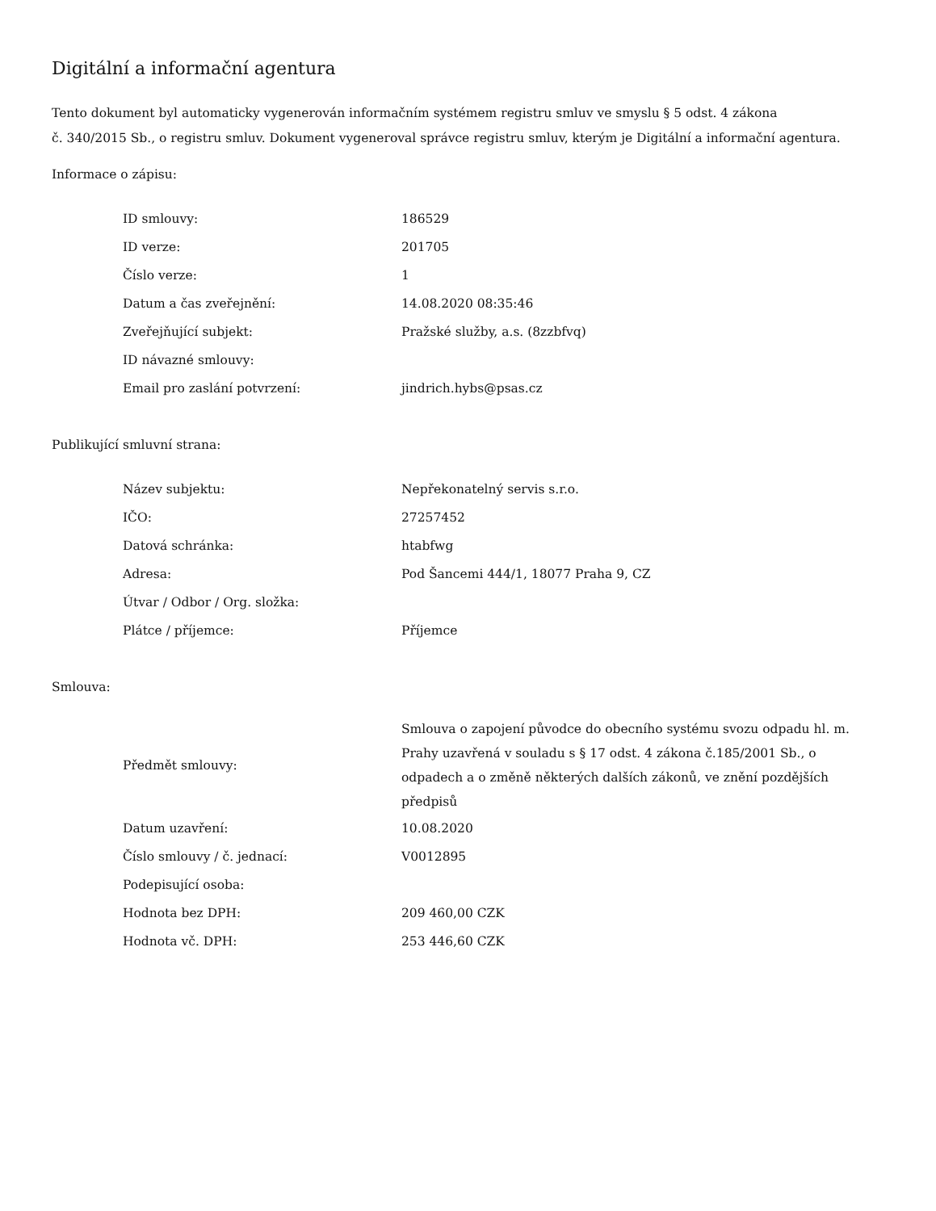Digitální a informační agentura
Tento dokument byl automaticky vygenerován informačním systémem registru smluv ve smyslu § 5 odst. 4 zákona
č. 340/2015 Sb., o registru smluv. Dokument vygeneroval správce registru smluv, kterým je Digitální a informační agentura.
Informace o zápisu:
| ID smlouvy: | 186529 |
| ID verze: | 201705 |
| Číslo verze: | 1 |
| Datum a čas zveřejnění: | 14.08.2020 08:35:46 |
| Zveřejňující subjekt: | Pražské služby, a.s. (8zzbfvq) |
| ID návazné smlouvy: | |
| Email pro zaslání potvrzení: | jindrich.hybs@psas.cz |
Publikující smluvní strana:
| Název subjektu: | Nepřekonatelný servis s.r.o. |
| IČO: | 27257452 |
| Datová schránka: | htabfwg |
| Adresa: | Pod Šancemi 444/1, 18077 Praha 9, CZ |
| Útvar / Odbor / Org. složka: | |
| Plátce / příjemce: | Příjemce |
Smlouva:
| Předmět smlouvy: | Smlouva o zapojení původce do obecního systému svozu odpadu hl. m. Prahy uzavřená v souladu s § 17 odst. 4 zákona č.185/2001 Sb., o odpadech a o změně některých dalších zákonů, ve znění pozdějších předpisů |
| Datum uzavření: | 10.08.2020 |
| Číslo smlouvy / č. jednací: | V0012895 |
| Podepisující osoba: | |
| Hodnota bez DPH: | 209 460,00 CZK |
| Hodnota vč. DPH: | 253 446,60 CZK |